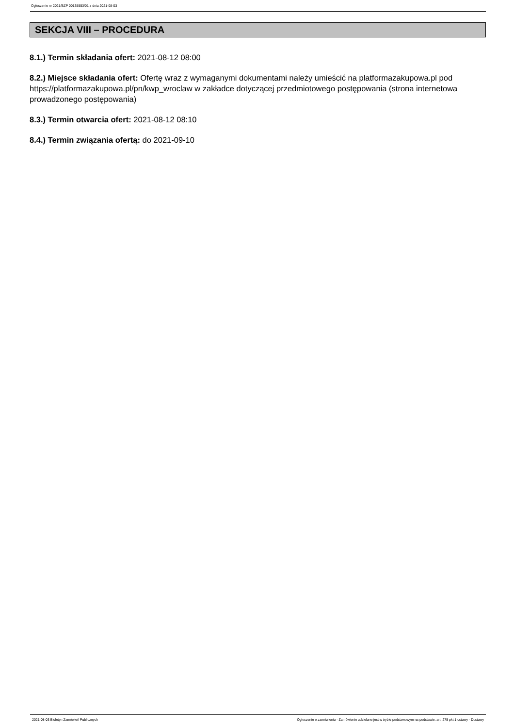Ogłoszenie nr 2021/BZP 00135553/01 z dnia 2021-08-03
SEKCJA VIII – PROCEDURA
8.1.) Termin składania ofert: 2021-08-12 08:00
8.2.) Miejsce składania ofert: Ofertę wraz z wymaganymi dokumentami należy umieścić na platformazakupowa.pl pod https://platformazakupowa.pl/pn/kwp_wroclaw w zakładce dotyczącej przedmiotowego postępowania (strona internetowa prowadzonego postępowania)
8.3.) Termin otwarcia ofert: 2021-08-12 08:10
8.4.) Termin związania ofertą: do 2021-09-10
2021-08-03 Biuletyn Zamówień Publicznych Ogłoszenie o zamówieniu - Zamówienie udzielane jest w trybie podstawowym na podstawie: art. 275 pkt 1 ustawy - Dostawy